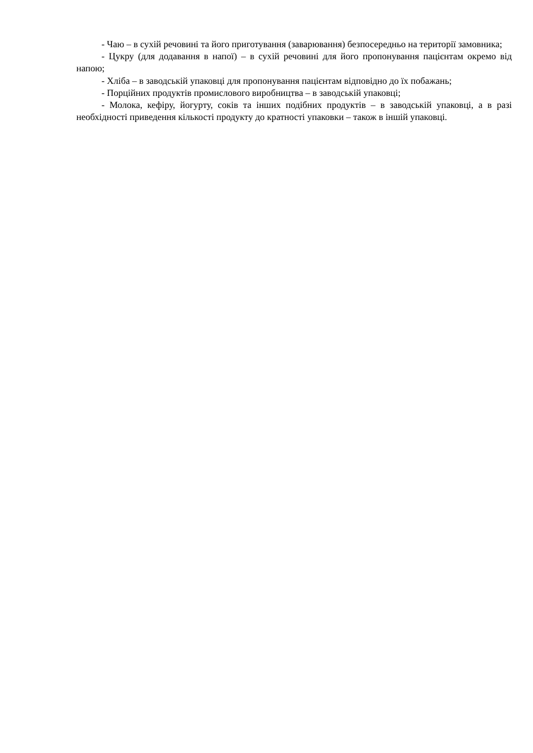- Чаю – в сухій речовині та його приготування (заварювання) безпосередньо на території замовника;
- Цукру (для додавання в напої) – в сухій речовині для його пропонування пацієнтам окремо від напою;
- Хліба – в заводській упаковці для пропонування пацієнтам відповідно до їх побажань;
- Порційних продуктів промислового виробництва – в заводській упаковці;
- Молока, кефіру, йогурту, соків та інших подібних продуктів – в заводській упаковці, а в разі необхідності приведення кількості продукту до кратності упаковки – також в іншій упаковці.